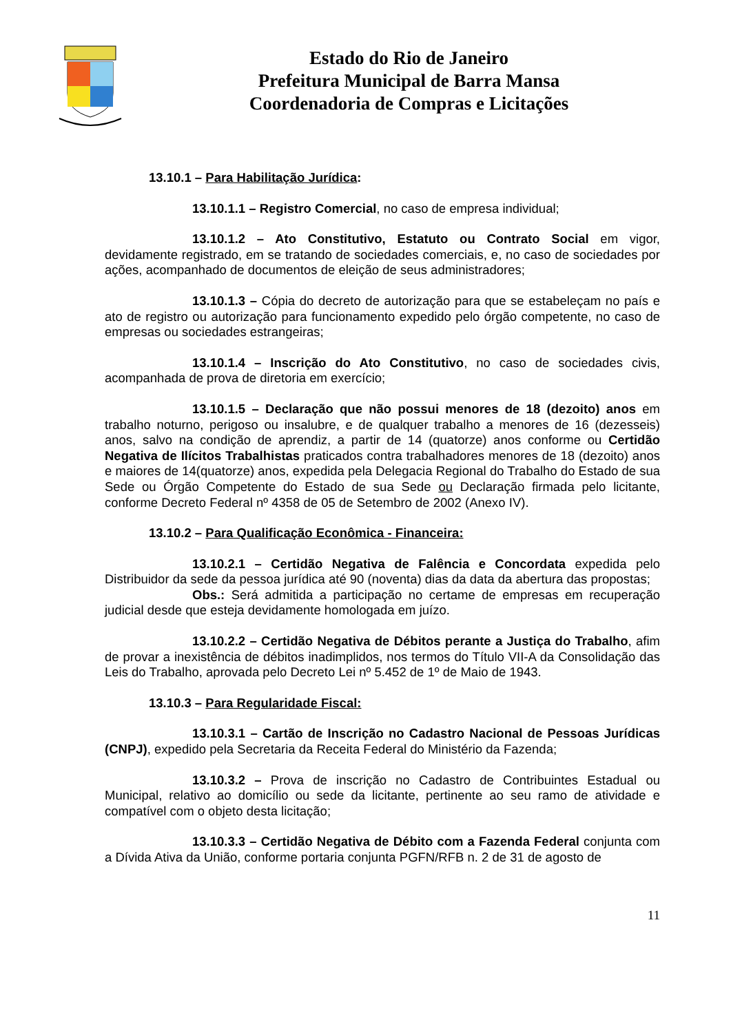Estado do Rio de Janeiro
Prefeitura Municipal de Barra Mansa
Coordenadoria de Compras e Licitações
13.10.1 – Para Habilitação Jurídica:
13.10.1.1 – Registro Comercial, no caso de empresa individual;
13.10.1.2 – Ato Constitutivo, Estatuto ou Contrato Social em vigor, devidamente registrado, em se tratando de sociedades comerciais, e, no caso de sociedades por ações, acompanhado de documentos de eleição de seus administradores;
13.10.1.3 – Cópia do decreto de autorização para que se estabeleçam no país e ato de registro ou autorização para funcionamento expedido pelo órgão competente, no caso de empresas ou sociedades estrangeiras;
13.10.1.4 – Inscrição do Ato Constitutivo, no caso de sociedades civis, acompanhada de prova de diretoria em exercício;
13.10.1.5 – Declaração que não possui menores de 18 (dezoito) anos em trabalho noturno, perigoso ou insalubre, e de qualquer trabalho a menores de 16 (dezesseis) anos, salvo na condição de aprendiz, a partir de 14 (quatorze) anos conforme ou Certidão Negativa de Ilícitos Trabalhistas praticados contra trabalhadores menores de 18 (dezoito) anos e maiores de 14(quatorze) anos, expedida pela Delegacia Regional do Trabalho do Estado de sua Sede ou Órgão Competente do Estado de sua Sede ou Declaração firmada pelo licitante, conforme Decreto Federal nº 4358 de 05 de Setembro de 2002 (Anexo IV).
13.10.2 – Para Qualificação Econômica - Financeira:
13.10.2.1 – Certidão Negativa de Falência e Concordata expedida pelo Distribuidor da sede da pessoa jurídica até 90 (noventa) dias da data da abertura das propostas;
Obs.: Será admitida a participação no certame de empresas em recuperação judicial desde que esteja devidamente homologada em juízo.
13.10.2.2 – Certidão Negativa de Débitos perante a Justiça do Trabalho, afim de provar a inexistência de débitos inadimplidos, nos termos do Título VII-A da Consolidação das Leis do Trabalho, aprovada pelo Decreto Lei nº 5.452 de 1º de Maio de 1943.
13.10.3 – Para Regularidade Fiscal:
13.10.3.1 – Cartão de Inscrição no Cadastro Nacional de Pessoas Jurídicas (CNPJ), expedido pela Secretaria da Receita Federal do Ministério da Fazenda;
13.10.3.2 – Prova de inscrição no Cadastro de Contribuintes Estadual ou Municipal, relativo ao domicílio ou sede da licitante, pertinente ao seu ramo de atividade e compatível com o objeto desta licitação;
13.10.3.3 – Certidão Negativa de Débito com a Fazenda Federal conjunta com a Dívida Ativa da União, conforme portaria conjunta PGFN/RFB n. 2 de 31 de agosto de
11